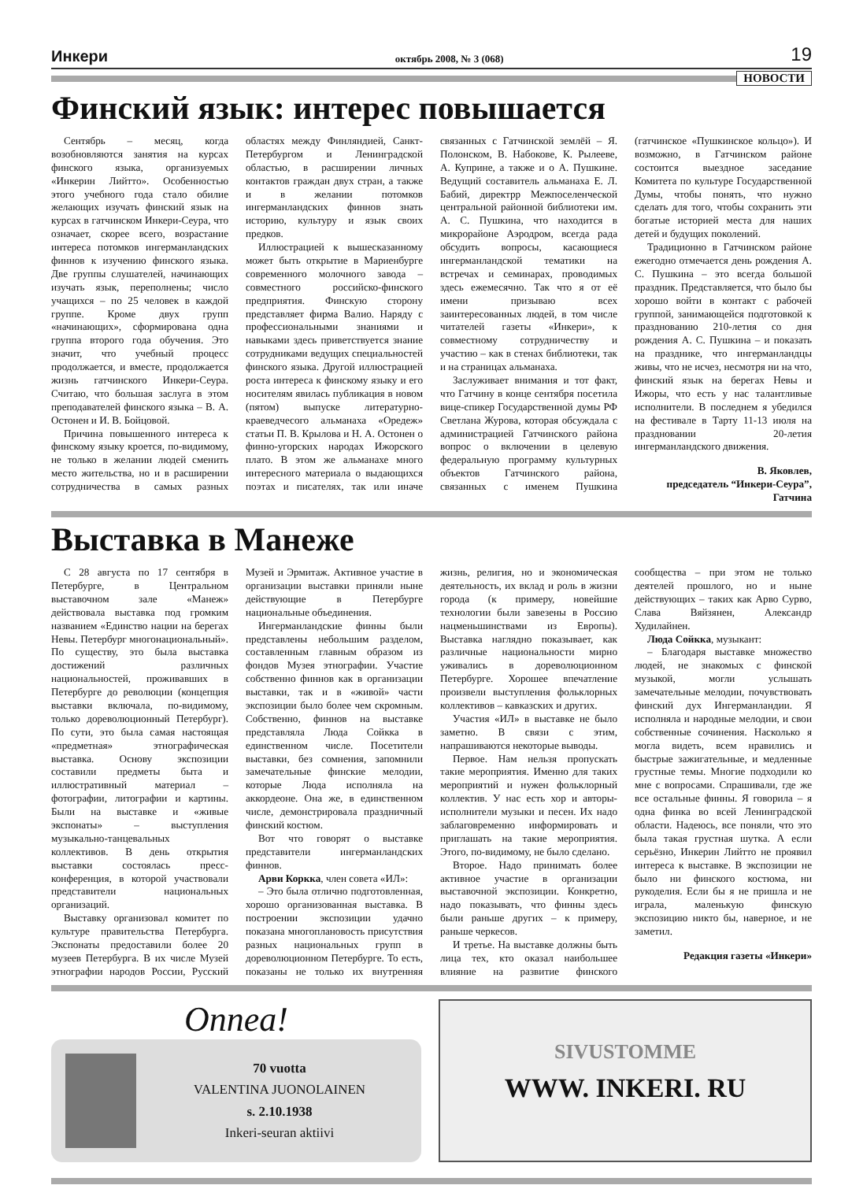Инкери октябрь 2008, № 3 (068) 19
НОВОСТИ
Финский язык: интерес повышается
Сентябрь – месяц, когда возобновляются занятия на курсах финского языка, организуемых «Инкерин Лийтто». Особенностью этого учебного года стало обилие желающих изучать финский язык на курсах в гатчинском Инкери-Сеура, что означает, скорее всего, возрастание интереса потомков ингерманландских финнов к изучению финского языка. Две группы слушателей, начинающих изучать язык, переполнены; число учащихся – по 25 человек в каждой группе. Кроме двух групп «начинающих», сформирована одна группа второго года обучения. Это значит, что учебный процесс продолжается, и вместе, продолжается жизнь гатчинского Инкери-Сеура. Считаю, что большая заслуга в этом преподавателей финского языка – В. А. Остонен и И. В. Бойцовой.
Причина повышенного интереса к финскому языку кроется, по-видимому, не только в желании людей сменить место жительства, но и в расширении сотрудничества в самых разных областях между Финляндией, Санкт-Петербургом и Ленинградской областью, в расширении личных контактов граждан двух стран, а также и в желании потомков ингерманландских финнов знать историю, культуру и язык своих предков.
Иллюстрацией к вышесказанному может быть открытие в Мариенбурге современного молочного завода – совместного российско-финского предприятия. Финскую сторону представляет фирма Валио. Наряду с профессиональными знаниями и навыками здесь приветствуется знание сотрудниками ведущих специальностей финского языка. Другой иллюстрацией роста интереса к финскому языку и его носителям явилась публикация в новом (пятом) выпуске литературно-краеведчесого альманаха «Оредеж» статьи П. В. Крылова и Н. А. Остонен о финно-угорских народах Ижорского плато. В этом же альманахе много интересного материала о выдающихся поэтах и писателях, так или иначе связанных с Гатчинской землёй – Я. Полонском, В. Набокове, К. Рылееве, А. Куприне, а также и о А. Пушкине. Ведущий составитель альманаха Е. Л. Бабий, директрр Межпоселенческой центральной районной библиотеки им. А. С. Пушкина, что находится в микрорайоне Аэродром, всегда рада обсудить вопросы, касающиеся ингерманландской тематики на встречах и семинарах, проводимых здесь ежемесячно. Так что я от её имени призываю всех заинтересованных людей, в том числе читателей газеты «Инкери», к совместному сотрудничеству и участию – как в стенах библиотеки, так и на страницах альманаха.
Заслуживает внимания и тот факт, что Гатчину в конце сентября посетила вице-спикер Государственной думы РФ Светлана Журова, которая обсуждала с администрацией Гатчинского района вопрос о включении в целевую федеральную программу культурных объектов Гатчинского района, связанных с именем Пушкина (гатчинское «Пушкинское кольцо»). И возможно, в Гатчинском районе состоится выездное заседание Комитета по культуре Государственной Думы, чтобы понять, что нужно сделать для того, чтобы сохранить эти богатые историей места для наших детей и будущих поколений.
Традиционно в Гатчинском районе ежегодно отмечается день рождения А. С. Пушкина – это всегда большой праздник. Представляется, что было бы хорошо войти в контакт с рабочей группой, занимающейся подготовкой к празднованию 210-летия со дня рождения А. С. Пушкина – и показать на празднике, что ингерманландцы живы, что не исчез, несмотря ни на что, финский язык на берегах Невы и Ижоры, что есть у нас талантливые исполнители. В последнем я убедился на фестивале в Тарту 11-13 июля на праздновании 20-летия ингерманландского движения.
В. Яковлев,
председатель “Инкери-Сеура”,
Гатчина
Выставка в Манеже
С 28 августа по 17 сентября в Петербурге, в Центральном выставочном зале «Манеж» действовала выставка под громким названием «Единство нации на берегах Невы. Петербург многонациональный». По существу, это была выставка достижений различных национальностей, проживавших в Петербурге до революции (концепция выставки включала, по-видимому, только дореволюционный Петербург). По сути, это была самая настоящая «предметная» этнографическая выставка. Основу экспозиции составили предметы быта и иллюстративный материал – фотографии, литографии и картины. Были на выставке и «живые экспонаты» – выступления музыкально-танцевальных коллективов. В день открытия выставки состоялась пресс-конференция, в которой участвовали представители национальных организаций.
Выставку организовал комитет по культуре правительства Петербурга. Экспонаты предоставили более 20 музеев Петербурга. В их числе Музей этнографии народов России, Русский Музей и Эрмитаж. Активное участие в организации выставки приняли ныне действующие в Петербурге национальные объединения.
Ингерманландские финны были представлены небольшим разделом, составленным главным образом из фондов Музея этнографии. Участие собственно финнов как в организации выставки, так и в «живой» части экспозиции было более чем скромным. Собственно, финнов на выставке представляла Люда Сойкка в единственном числе. Посетители выставки, без сомнения, запомнили замечательные финские мелодии, которые Люда исполняла на аккордеоне. Она же, в единственном числе, демонстрировала праздничный финский костюм.
Вот что говорят о выставке представители ингерманландских финнов.
Арви Коркка, член совета «ИЛ»:
– Это была отлично подготовленная, хорошо организованная выставка. В построении экспозиции удачно показана многоплановость присутствия разных национальных групп в дореволюционном Петербурге. То есть, показаны не только их внутренняя жизнь, религия, но и экономическая деятельность, их вклад и роль в жизни города (к примеру, новейшие технологии были завезены в Россию нацменьшинствами из Европы). Выставка наглядно показывает, как различные национальности мирно уживались в дореволюционном Петербурге. Хорошее впечатление произвели выступления фольклорных коллективов – кавказских и других.
Участия «ИЛ» в выставке не было заметно. В связи с этим, напрашиваются некоторые выводы.
Первое. Нам нельзя пропускать такие мероприятия. Именно для таких мероприятий и нужен фольклорный коллектив. У нас есть хор и авторы-исполнители музыки и песен. Их надо заблаговременно информировать и приглашать на такие мероприятия. Этого, по-видимому, не было сделано.
Второе. Надо принимать более активное участие в организации выставочной экспозиции. Конкретно, надо показывать, что финны здесь были раньше других – к примеру, раньше черкесов.
И третье. На выставке должны быть лица тех, кто оказал наибольшее влияние на развитие финского сообщества – при этом не только деятелей прошлого, но и ныне действующих – таких как Арво Сурво, Слава Вяйзянен, Александр Худилайнен.
Люда Сойкка, музыкант:
– Благодаря выставке множество людей, не знакомых с финской музыкой, могли услышать замечательные мелодии, почувствовать финский дух Ингерманландии. Я исполняла и народные мелодии, и свои собственные сочинения. Насколько я могла видеть, всем нравились и быстрые зажигательные, и медленные грустные темы. Многие подходили ко мне с вопросами. Спрашивали, где же все остальные финны. Я говорила – я одна финка во всей Ленинградской области. Надеюсь, все поняли, что это была такая грустная шутка. А если серьёзно, Инкерин Лийтто не проявил интереса к выставке. В экспозиции не было ни финского костюма, ни рукоделия. Если бы я не пришла и не играла, маленькую финскую экспозицию никто бы, наверное, и не заметил.
Редакция газеты «Инкери»
Onnea!
70 vuotta
VALENTINA JUONOLAINEN
s. 2.10.1938
Inkeri-seuran aktiivi
SIVUSTOMME
WWW. INKERI. RU